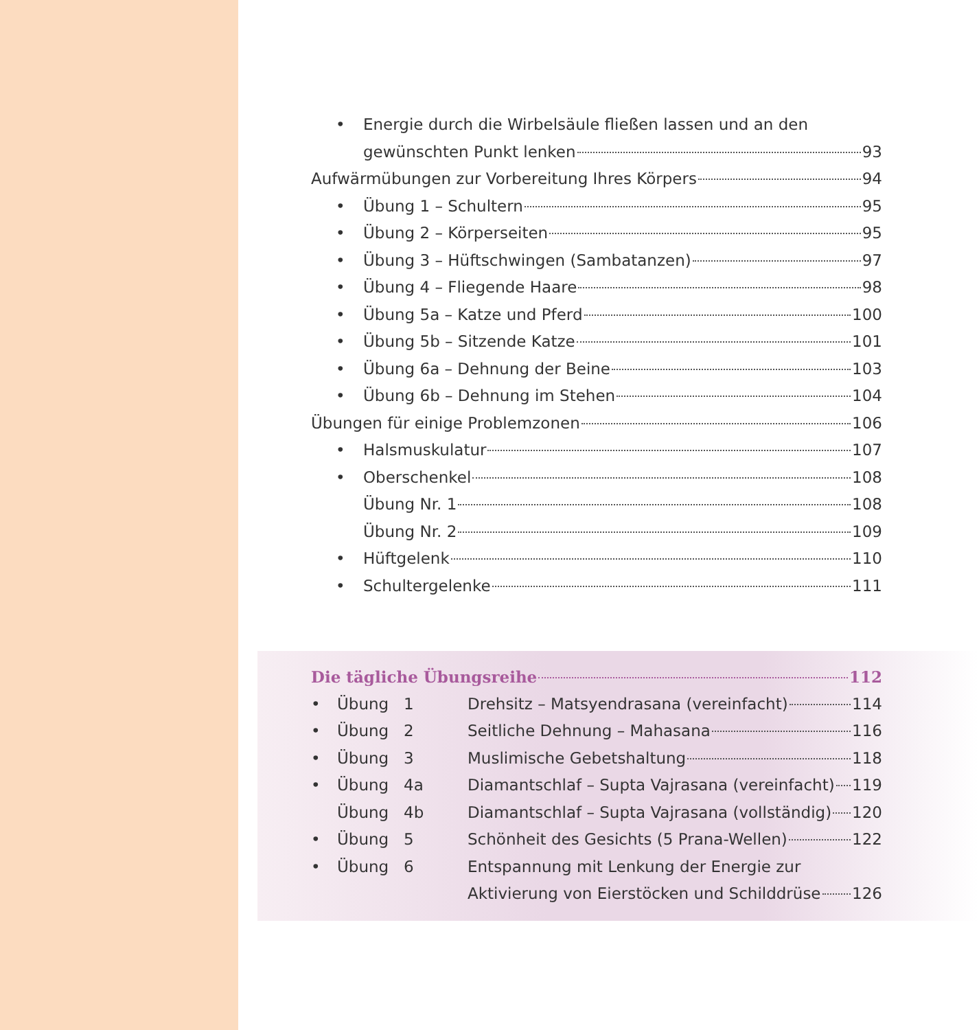• Energie durch die Wirbelsäule fließen lassen und an den
gewünschten Punkt lenken 93
Aufwärmübungen zur Vorbereitung Ihres Körpers 94
• Übung 1 – Schultern 95
• Übung 2 – Körperseiten 95
• Übung 3 – Hüftschwingen (Sambatanzen) 97
• Übung 4 – Fliegende Haare 98
• Übung 5a – Katze und Pferd 100
• Übung 5b – Sitzende Katze 101
• Übung 6a – Dehnung der Beine 103
• Übung 6b – Dehnung im Stehen 104
Übungen für einige Problemzonen 106
• Halsmuskulatur 107
• Oberschenkel 108
Übung Nr. 1 108
Übung Nr. 2 109
• Hüftgelenk 110
• Schultergelenke 111
Die tägliche Übungsreihe 112
• Übung 1 Drehsitz – Matsyendrasana (vereinfacht) 114
• Übung 2 Seitliche Dehnung – Mahasana 116
• Übung 3 Muslimische Gebetshaltung 118
• Übung 4a Diamantschlaf – Supta Vajrasana (vereinfacht) 119
Übung 4b Diamantschlaf – Supta Vajrasana (vollständig) 120
• Übung 5 Schönheit des Gesichts (5 Prana-Wellen) 122
• Übung 6 Entspannung mit Lenkung der Energie zur
Aktivierung von Eierstöcken und Schilddrüse 126